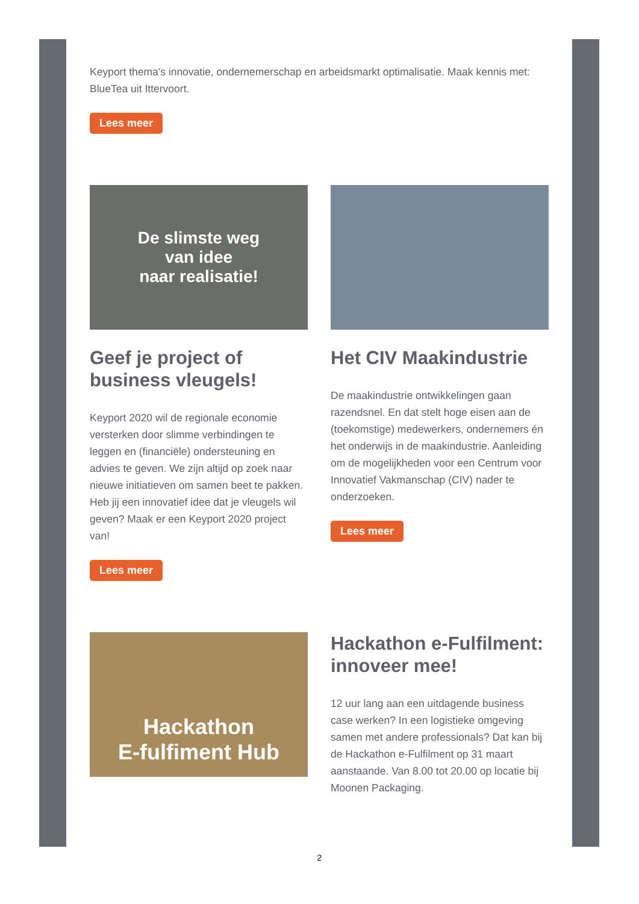Keyport thema's innovatie, ondernemerschap en arbeidsmarkt optimalisatie. Maak kennis met: BlueTea uit Ittervoort.
Lees meer
De slimste weg
van idee
naar realisatie!
Geef je project of business vleugels!
Keyport 2020 wil de regionale economie versterken door slimme verbindingen te leggen en (financiële) ondersteuning en advies te geven. We zijn altijd op zoek naar nieuwe initiatieven om samen beet te pakken. Heb jij een innovatief idee dat je vleugels wil geven? Maak er een Keyport 2020 project van!
Lees meer
Het CIV Maakindustrie
De maakindustrie ontwikkelingen gaan razendsnel. En dat stelt hoge eisen aan de (toekomstige) medewerkers, ondernemers én het onderwijs in de maakindustrie. Aanleiding om de mogelijkheden voor een Centrum voor Innovatief Vakmanschap (CIV) nader te onderzoeken.
Lees meer
Hackathon
E-fulfiment Hub
Hackathon e-Fulfilment: innoveer mee!
12 uur lang aan een uitdagende business case werken? In een logistieke omgeving samen met andere professionals? Dat kan bij de Hackathon e-Fulfilment op 31 maart aanstaande. Van 8.00 tot 20.00 op locatie bij Moonen Packaging.
2